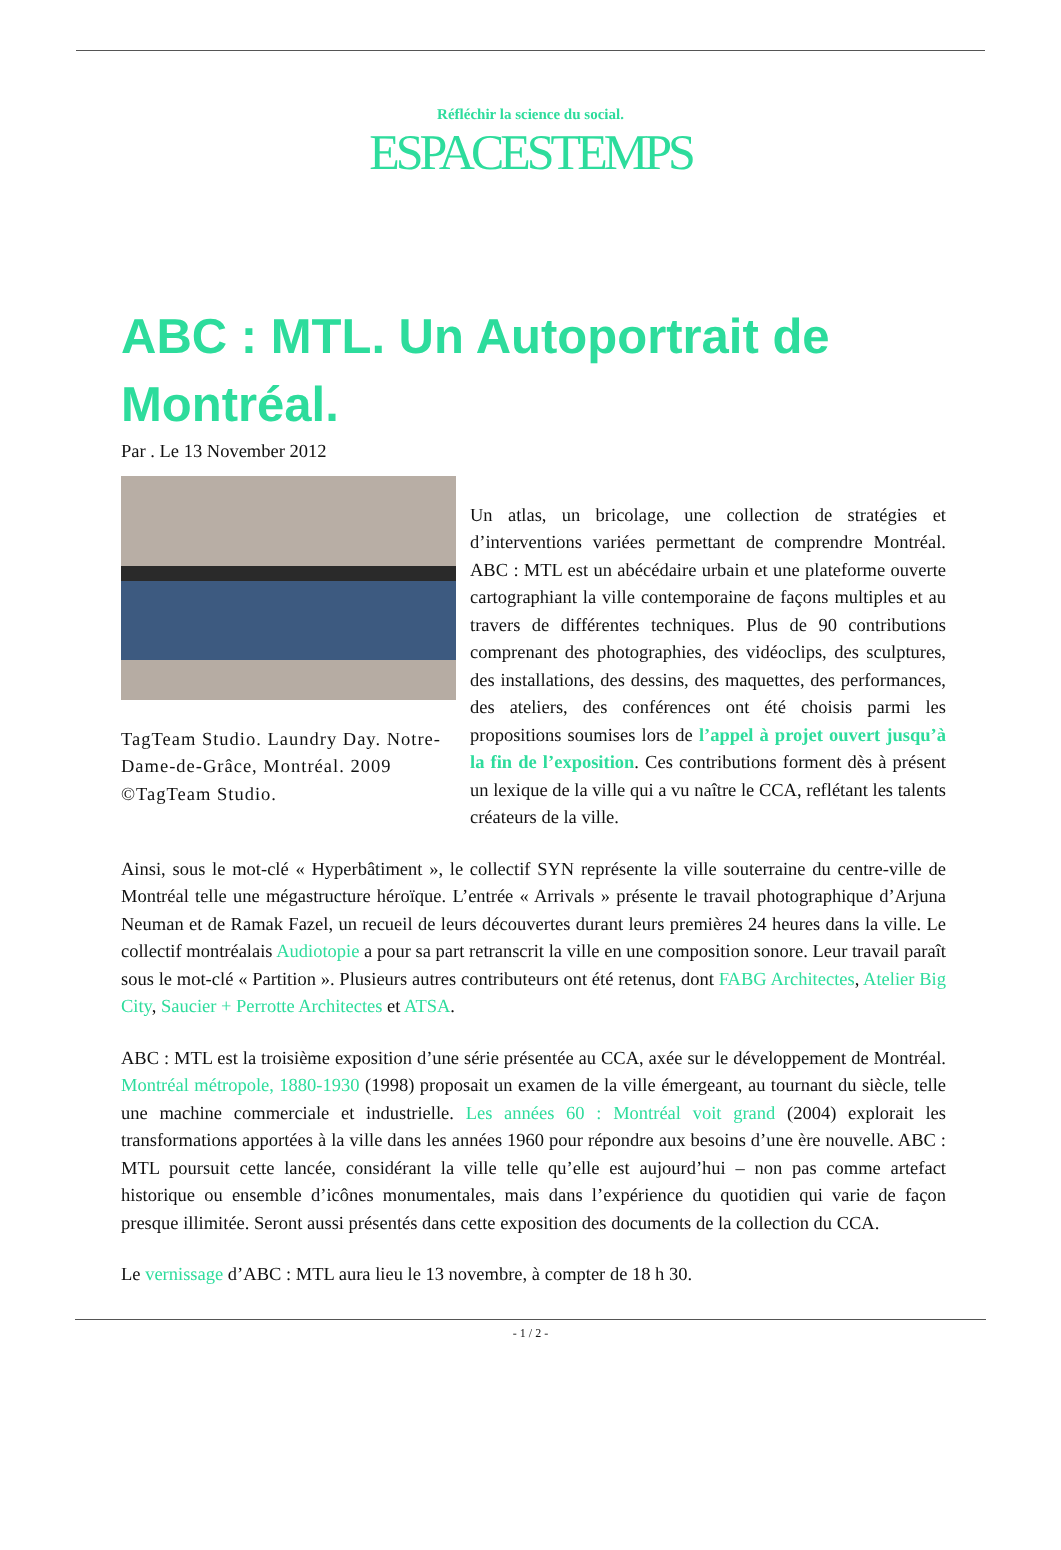Réfléchir la science du social.
ESPACESTEMPS
ABC : MTL. Un Autoportrait de Montréal.
Par . Le 13 November 2012
TagTeam Studio. Laundry Day. Notre-Dame-de-Grâce, Montréal. 2009 ©TagTeam Studio.
Un atlas, un bricolage, une collection de stratégies et d’interventions variées permettant de comprendre Montréal. ABC : MTL est un abécédaire urbain et une plateforme ouverte cartographiant la ville contemporaine de façons multiples et au travers de différentes techniques. Plus de 90 contributions comprenant des photographies, des vidéoclips, des sculptures, des installations, des dessins, des maquettes, des performances, des ateliers, des conférences ont été choisis parmi les propositions soumises lors de l’appel à projet ouvert jusqu’à la fin de l’exposition. Ces contributions forment dès à présent un lexique de la ville qui a vu naître le CCA, reflétant les talents créateurs de la ville.
Ainsi, sous le mot-clé « Hyperbâtiment », le collectif SYN représente la ville souterraine du centre-ville de Montréal telle une mégastructure héroïque. L’entrée « Arrivals » présente le travail photographique d’Arjuna Neuman et de Ramak Fazel, un recueil de leurs découvertes durant leurs premières 24 heures dans la ville. Le collectif montréalais Audiotopie a pour sa part retranscrit la ville en une composition sonore. Leur travail paraît sous le mot-clé « Partition ». Plusieurs autres contributeurs ont été retenus, dont FABG Architectes, Atelier Big City, Saucier + Perrotte Architectes et ATSA.
ABC : MTL est la troisième exposition d’une série présentée au CCA, axée sur le développement de Montréal. Montréal métropole, 1880-1930 (1998) proposait un examen de la ville émergeant, au tournant du siècle, telle une machine commerciale et industrielle. Les années 60 : Montréal voit grand (2004) explorait les transformations apportées à la ville dans les années 1960 pour répondre aux besoins d’une ère nouvelle. ABC : MTL poursuit cette lancée, considérant la ville telle qu’elle est aujourd’hui – non pas comme artefact historique ou ensemble d’icônes monumentales, mais dans l’expérience du quotidien qui varie de façon presque illimitée. Seront aussi présentés dans cette exposition des documents de la collection du CCA.
Le vernissage d’ABC : MTL aura lieu le 13 novembre, à compter de 18 h 30.
- 1 / 2 -